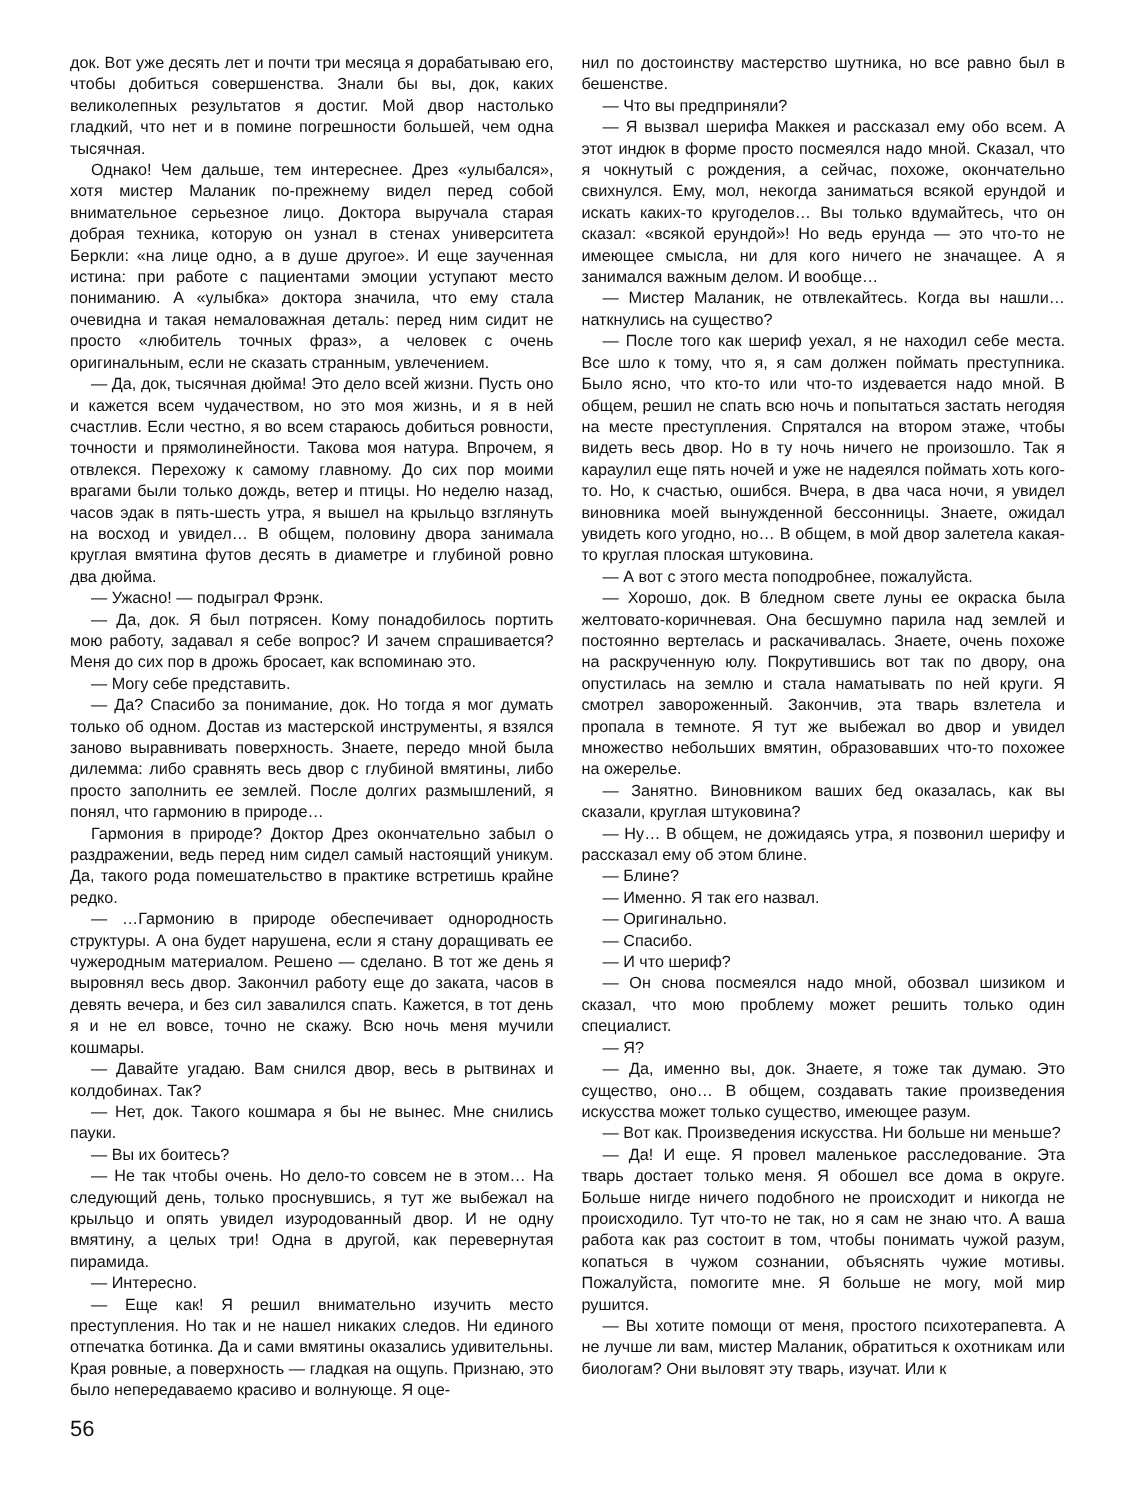док. Вот уже десять лет и почти три месяца я дорабатываю его, чтобы добиться совершенства. Знали бы вы, док, каких великолепных результатов я достиг. Мой двор настолько гладкий, что нет и в помине погрешности большей, чем одна тысячная.
Однако! Чем дальше, тем интереснее. Дрез «улыбался», хотя мистер Маланик по-прежнему видел перед собой внимательное серьезное лицо. Доктора выручала старая добрая техника, которую он узнал в стенах университета Беркли: «на лице одно, а в душе другое». И еще заученная истина: при работе с пациентами эмоции уступают место пониманию. А «улыбка» доктора значила, что ему стала очевидна и такая немаловажная деталь: перед ним сидит не просто «любитель точных фраз», а человек с очень оригинальным, если не сказать странным, увлечением.
— Да, док, тысячная дюйма! Это дело всей жизни. Пусть оно и кажется всем чудачеством, но это моя жизнь, и я в ней счастлив. Если честно, я во всем стараюсь добиться ровности, точности и прямолинейности. Такова моя натура. Впрочем, я отвлекся. Перехожу к самому главному. До сих пор моими врагами были только дождь, ветер и птицы. Но неделю назад, часов эдак в пять-шесть утра, я вышел на крыльцо взглянуть на восход и увидел… В общем, половину двора занимала круглая вмятина футов десять в диаметре и глубиной ровно два дюйма.
— Ужасно! — подыграл Фрэнк.
— Да, док. Я был потрясен. Кому понадобилось портить мою работу, задавал я себе вопрос? И зачем спрашивается? Меня до сих пор в дрожь бросает, как вспоминаю это.
— Могу себе представить.
— Да? Спасибо за понимание, док. Но тогда я мог думать только об одном. Достав из мастерской инструменты, я взялся заново выравнивать поверхность. Знаете, передо мной была дилемма: либо сравнять весь двор с глубиной вмятины, либо просто заполнить ее землей. После долгих размышлений, я понял, что гармонию в природе…
Гармония в природе? Доктор Дрез окончательно забыл о раздражении, ведь перед ним сидел самый настоящий уникум. Да, такого рода помешательство в практике встретишь крайне редко.
— …Гармонию в природе обеспечивает однородность структуры. А она будет нарушена, если я стану доращивать ее чужеродным материалом. Решено — сделано. В тот же день я выровнял весь двор. Закончил работу еще до заката, часов в девять вечера, и без сил завалился спать. Кажется, в тот день я и не ел вовсе, точно не скажу. Всю ночь меня мучили кошмары.
— Давайте угадаю. Вам снился двор, весь в рытвинах и колдобинах. Так?
— Нет, док. Такого кошмара я бы не вынес. Мне снились пауки.
— Вы их боитесь?
— Не так чтобы очень. Но дело-то совсем не в этом… На следующий день, только проснувшись, я тут же выбежал на крыльцо и опять увидел изуродованный двор. И не одну вмятину, а целых три! Одна в другой, как перевернутая пирамида.
— Интересно.
— Еще как! Я решил внимательно изучить место преступления. Но так и не нашел никаких следов. Ни единого отпечатка ботинка. Да и сами вмятины оказались удивительны. Края ровные, а поверхность — гладкая на ощупь. Признаю, это было непередаваемо красиво и волнующе. Я оце-
нил по достоинству мастерство шутника, но все равно был в бешенстве.
— Что вы предприняли?
— Я вызвал шерифа Маккея и рассказал ему обо всем. А этот индюк в форме просто посмеялся надо мной. Сказал, что я чокнутый с рождения, а сейчас, похоже, окончательно свихнулся. Ему, мол, некогда заниматься всякой ерундой и искать каких-то кругоделов… Вы только вдумайтесь, что он сказал: «всякой ерундой»! Но ведь ерунда — это что-то не имеющее смысла, ни для кого ничего не значащее. А я занимался важным делом. И вообще…
— Мистер Маланик, не отвлекайтесь. Когда вы нашли… наткнулись на существо?
— После того как шериф уехал, я не находил себе места. Все шло к тому, что я, я сам должен поймать преступника. Было ясно, что кто-то или что-то издевается надо мной. В общем, решил не спать всю ночь и попытаться застать негодяя на месте преступления. Спрятался на втором этаже, чтобы видеть весь двор. Но в ту ночь ничего не произошло. Так я караулил еще пять ночей и уже не надеялся поймать хоть кого-то. Но, к счастью, ошибся. Вчера, в два часа ночи, я увидел виновника моей вынужденной бессонницы. Знаете, ожидал увидеть кого угодно, но… В общем, в мой двор залетела какая-то круглая плоская штуковина.
— А вот с этого места поподробнее, пожалуйста.
— Хорошо, док. В бледном свете луны ее окраска была желтовато-коричневая. Она бесшумно парила над землей и постоянно вертелась и раскачивалась. Знаете, очень похоже на раскрученную юлу. Покрутившись вот так по двору, она опустилась на землю и стала наматывать по ней круги. Я смотрел завороженный. Закончив, эта тварь взлетела и пропала в темноте. Я тут же выбежал во двор и увидел множество небольших вмятин, образовавших что-то похожее на ожерелье.
— Занятно. Виновником ваших бед оказалась, как вы сказали, круглая штуковина?
— Ну… В общем, не дожидаясь утра, я позвонил шерифу и рассказал ему об этом блине.
— Блине?
— Именно. Я так его назвал.
— Оригинально.
— Спасибо.
— И что шериф?
— Он снова посмеялся надо мной, обозвал шизиком и сказал, что мою проблему может решить только один специалист.
— Я?
— Да, именно вы, док. Знаете, я тоже так думаю. Это существо, оно… В общем, создавать такие произведения искусства может только существо, имеющее разум.
— Вот как. Произведения искусства. Ни больше ни меньше?
— Да! И еще. Я провел маленькое расследование. Эта тварь достает только меня. Я обошел все дома в округе. Больше нигде ничего подобного не происходит и никогда не происходило. Тут что-то не так, но я сам не знаю что. А ваша работа как раз состоит в том, чтобы понимать чужой разум, копаться в чужом сознании, объяснять чужие мотивы. Пожалуйста, помогите мне. Я больше не могу, мой мир рушится.
— Вы хотите помощи от меня, простого психотерапевта. А не лучше ли вам, мистер Маланик, обратиться к охотникам или биологам? Они выловят эту тварь, изучат. Или к
56